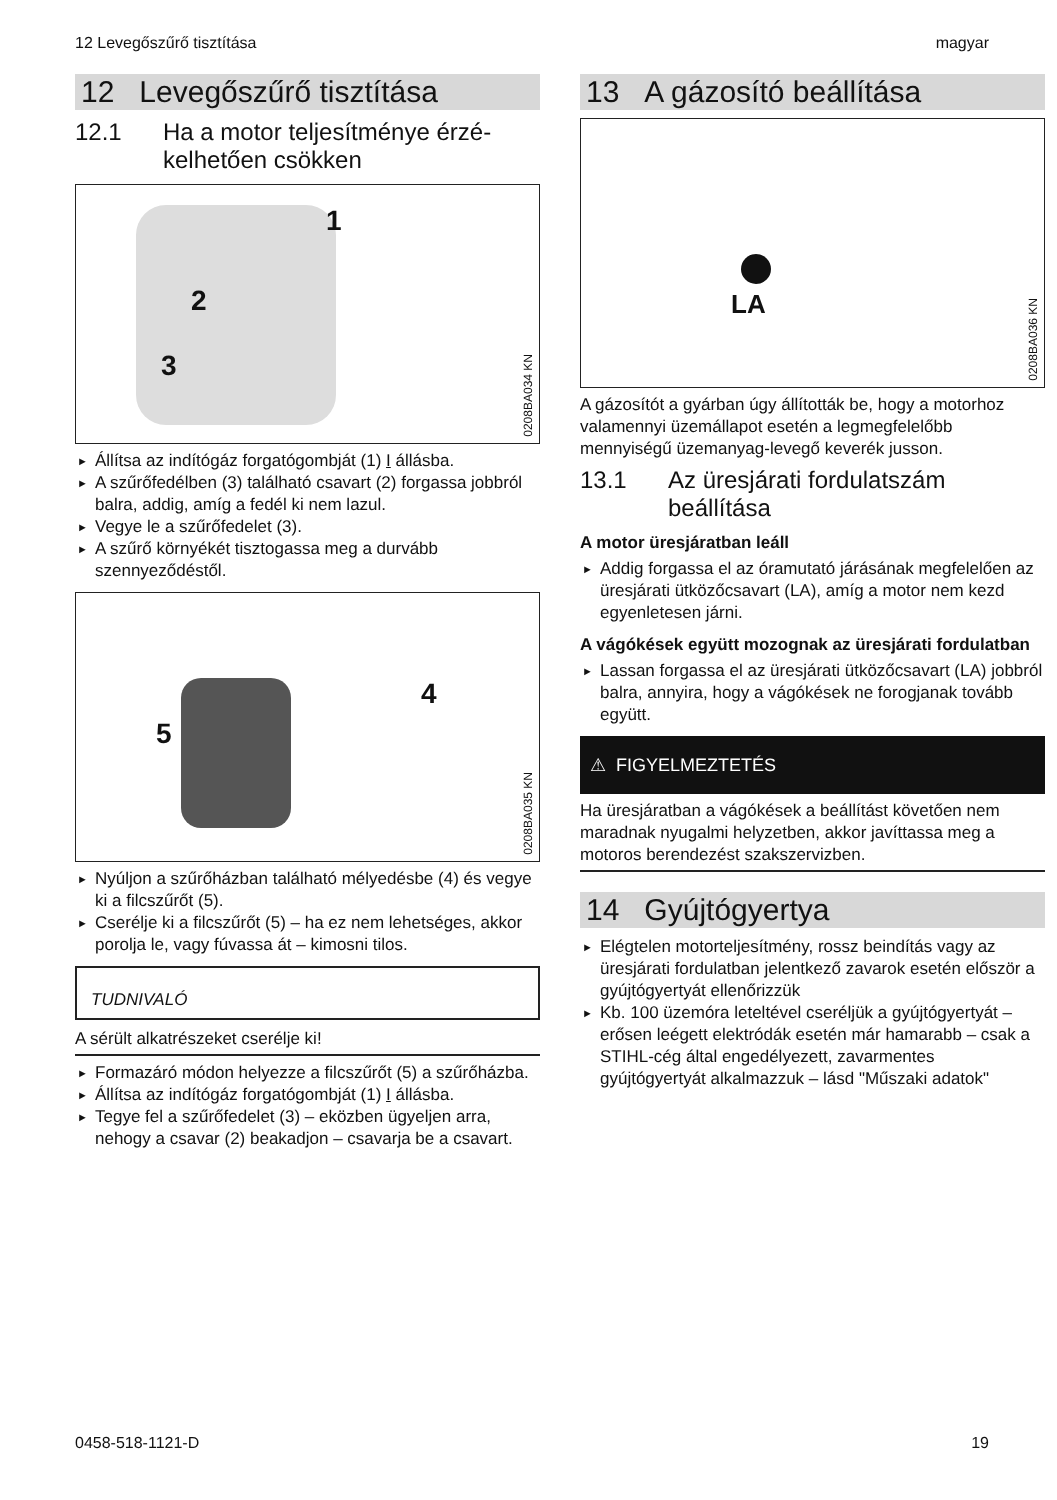12 Levegőszűrő tisztítása magyar
12 Levegőszűrő tisztítása
12.1 Ha a motor teljesítménye érzé­kelhetően csökken
1
2
3
0208BA034 KN
► Állítsa az indítógáz forgatógombját (1) I állásba.
► A szűrőfedélben (3) található csavart (2) for­gassa jobbról balra, addig, amíg a fedél ki nem lazul.
► Vegye le a szűrőfedelet (3).
► A szűrő környékét tisztogassa meg a durvább szennyeződéstől.
5
4
0208BA035 KN
► Nyúljon a szűrőházban található mélyedésbe (4) és vegye ki a filcszűrőt (5).
► Cserélje ki a filcszűrőt (5) – ha ez nem lehet­séges, akkor porolja le, vagy fúvassa át – kimosni tilos.
TUDNIVALÓ
A sérült alkatrészeket cserélje ki!
► Formazáró módon helyezze a filcszűrőt (5) a szűrőházba.
► Állítsa az indítógáz forgatógombját (1) I állásba.
► Tegye fel a szűrőfedelet (3) – eközben ügyel­jen arra, nehogy a csavar (2) beakadjon – csa­varja be a csavart.
13 A gázosító beállítása
LA
0208BA036 KN
A gázosítót a gyárban úgy állították be, hogy a motorhoz valamennyi üzemállapot esetén a leg­megfelelőbb mennyiségű üzemanyag-levegő keverék jusson.
13.1 Az üresjárati fordulatszám beállítása
A motor üresjáratban leáll
► Addig forgassa el az óramutató járásának megfelelően az üresjárati ütközőcsavart (LA), amíg a motor nem kezd egyenletesen járni.
A vágókések együtt mozognak az üresjárati for­dulatban
► Lassan forgassa el az üresjárati ütközőcsa­vart (LA) jobbról balra, annyira, hogy a vágó­kések ne forogjanak tovább együtt.
⚠ FIGYELMEZTETÉS
Ha üresjáratban a vágókések a beállítást köve­tően nem maradnak nyugalmi helyzetben, akkor javíttassa meg a motoros berendezést szakszer­vizben.
14 Gyújtógyertya
► Elégtelen motorteljesítmény, rossz beindítás vagy az üresjárati fordulatban jelentkező zava­rok esetén először a gyújtógyertyát ellenőriz­zük
► Kb. 100 üzemóra leteltével cseréljük a gyújtó­gyertyát – erősen leégett elektródák esetén már hamarabb – csak a STIHL-cég által enge­délyezett, zavarmentes gyújtógyertyát alkal­mazzuk – lásd "Műszaki adatok"
0458-518-1121-D 19